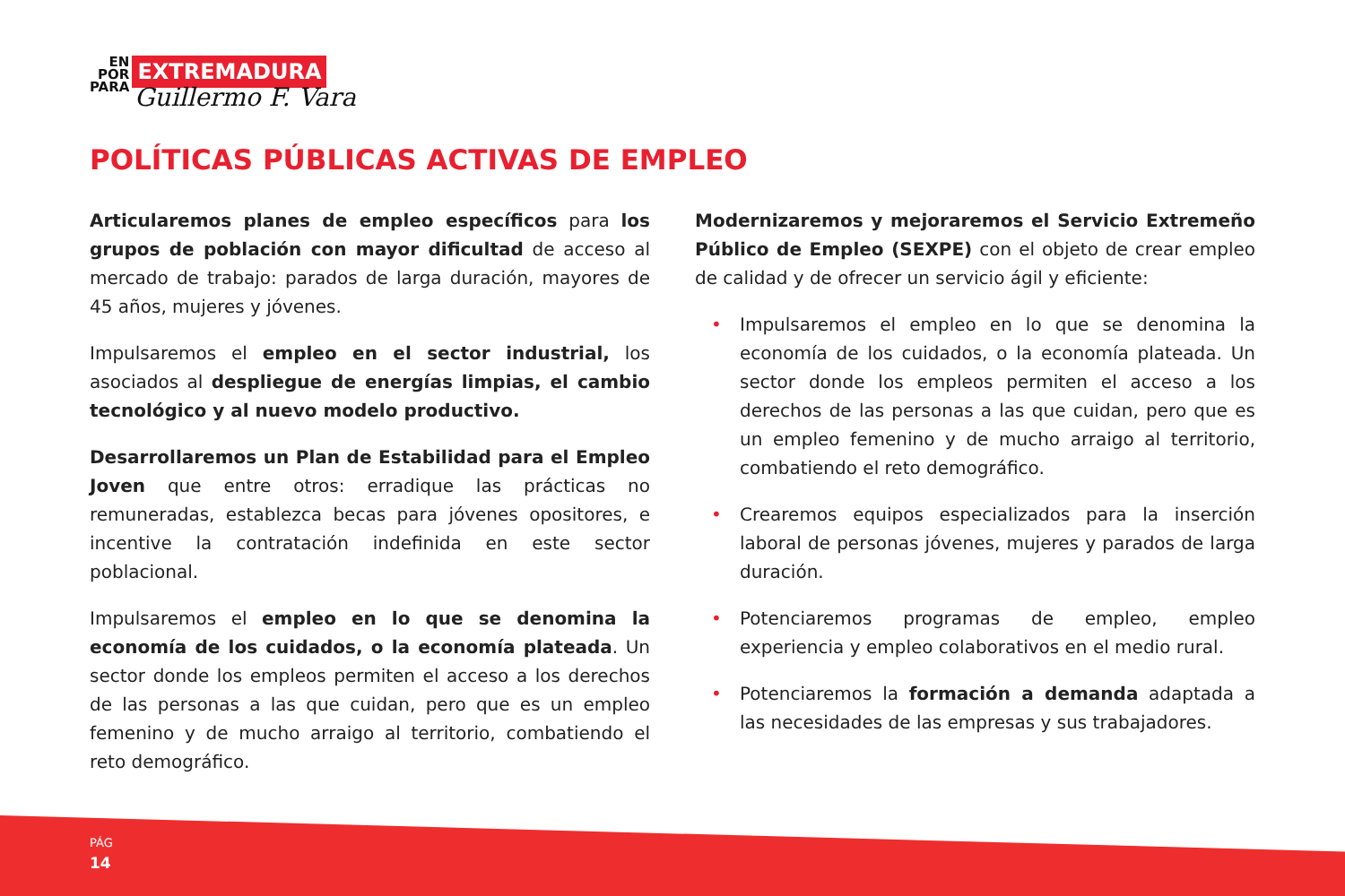EN
POR
PARA
EXTREMADURA
Guillermo F. Vara
POLÍTICAS PÚBLICAS ACTIVAS DE EMPLEO
Articularemos planes de empleo específicos para los grupos de población con mayor dificultad de acceso al mercado de trabajo: parados de larga duración, mayores de 45 años, mujeres y jóvenes.
Impulsaremos el empleo en el sector industrial, los asociados al despliegue de energías limpias, el cambio tecnológico y al nuevo modelo productivo.
Desarrollaremos un Plan de Estabilidad para el Empleo Joven que entre otros: erradique las prácticas no remuneradas, establezca becas para jóvenes opositores, e incentive la contratación indefinida en este sector poblacional.
Impulsaremos el empleo en lo que se denomina la economía de los cuidados, o la economía plateada. Un sector donde los empleos permiten el acceso a los derechos de las personas a las que cuidan, pero que es un empleo femenino y de mucho arraigo al territorio, combatiendo el reto demográfico.
Modernizaremos y mejoraremos el Servicio Extremeño Público de Empleo (SEXPE) con el objeto de crear empleo de calidad y de ofrecer un servicio ágil y eficiente:
• Impulsaremos el empleo en lo que se denomina la economía de los cuidados, o la economía plateada. Un sector donde los empleos permiten el acceso a los derechos de las personas a las que cuidan, pero que es un empleo femenino y de mucho arraigo al territorio, combatiendo el reto demográfico.
• Crearemos equipos especializados para la inserción laboral de personas jóvenes, mujeres y parados de larga duración.
• Potenciaremos programas de empleo, empleo experiencia y empleo colaborativos en el medio rural.
• Potenciaremos la formación a demanda adaptada a las necesidades de las empresas y sus trabajadores.
PÁG
14